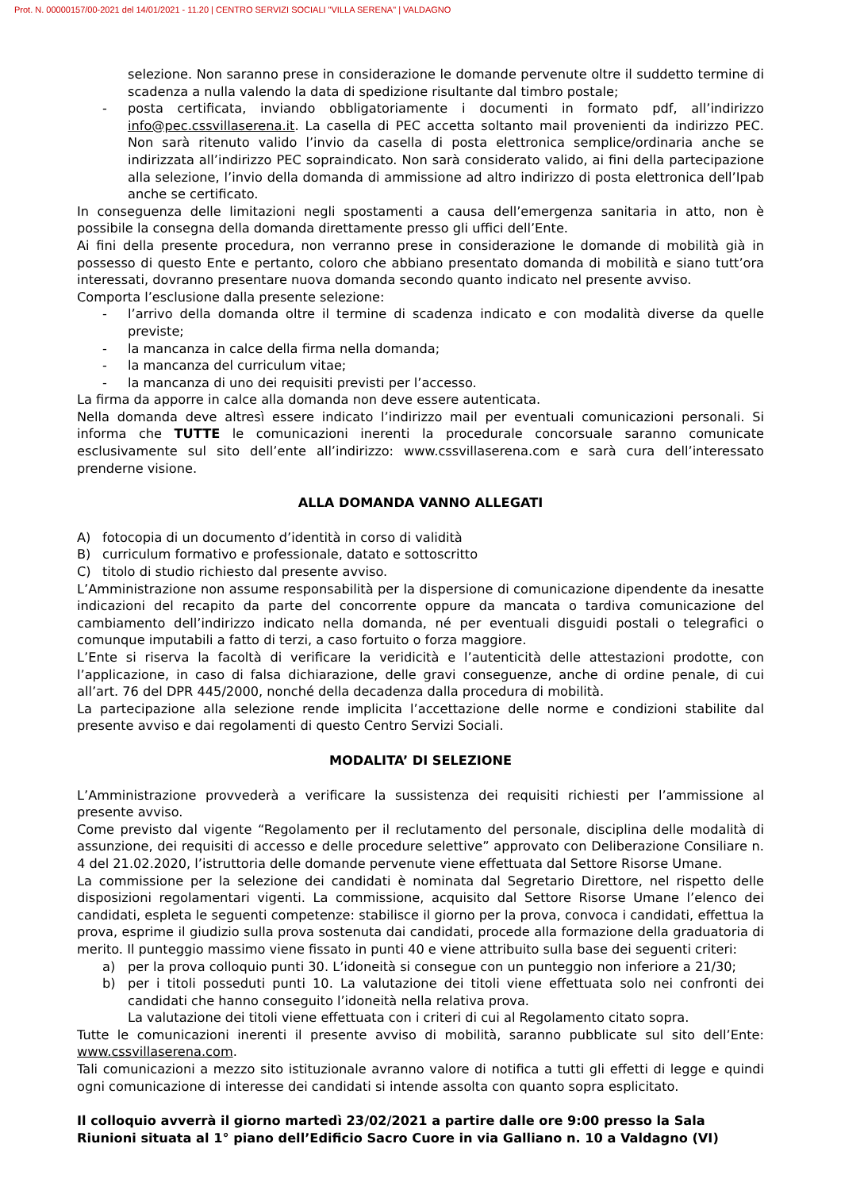Prot. N. 00000157/00-2021 del 14/01/2021 - 11.20 | CENTRO SERVIZI SOCIALI "VILLA SERENA" | VALDAGNO
selezione. Non saranno prese in considerazione le domande pervenute oltre il suddetto termine di scadenza a nulla valendo la data di spedizione risultante dal timbro postale;
- posta certificata, inviando obbligatoriamente i documenti in formato pdf, all’indirizzo info@pec.cssvillaserena.it. La casella di PEC accetta soltanto mail provenienti da indirizzo PEC. Non sarà ritenuto valido l’invio da casella di posta elettronica semplice/ordinaria anche se indirizzata all’indirizzo PEC sopraindicato. Non sarà considerato valido, ai fini della partecipazione alla selezione, l’invio della domanda di ammissione ad altro indirizzo di posta elettronica dell’Ipab anche se certificato.
In conseguenza delle limitazioni negli spostamenti a causa dell’emergenza sanitaria in atto, non è possibile la consegna della domanda direttamente presso gli uffici dell’Ente.
Ai fini della presente procedura, non verranno prese in considerazione le domande di mobilità già in possesso di questo Ente e pertanto, coloro che abbiano presentato domanda di mobilità e siano tutt’ora interessati, dovranno presentare nuova domanda secondo quanto indicato nel presente avviso.
Comporta l’esclusione dalla presente selezione:
- l’arrivo della domanda oltre il termine di scadenza indicato e con modalità diverse da quelle previste;
- la mancanza in calce della firma nella domanda;
- la mancanza del curriculum vitae;
- la mancanza di uno dei requisiti previsti per l’accesso.
La firma da apporre in calce alla domanda non deve essere autenticata.
Nella domanda deve altresì essere indicato l’indirizzo mail per eventuali comunicazioni personali. Si informa che TUTTE le comunicazioni inerenti la procedurale concorsuale saranno comunicate esclusivamente sul sito dell’ente all’indirizzo: www.cssvillaserena.com e sarà cura dell’interessato prenderne visione.
ALLA DOMANDA VANNO ALLEGATI
A) fotocopia di un documento d’identità in corso di validità
B) curriculum formativo e professionale, datato e sottoscritto
C) titolo di studio richiesto dal presente avviso.
L’Amministrazione non assume responsabilità per la dispersione di comunicazione dipendente da inesatte indicazioni del recapito da parte del concorrente oppure da mancata o tardiva comunicazione del cambiamento dell’indirizzo indicato nella domanda, né per eventuali disguidi postali o telegrafici o comunque imputabili a fatto di terzi, a caso fortuito o forza maggiore.
L’Ente si riserva la facoltà di verificare la veridicità e l’autenticità delle attestazioni prodotte, con l’applicazione, in caso di falsa dichiarazione, delle gravi conseguenze, anche di ordine penale, di cui all’art. 76 del DPR 445/2000, nonché della decadenza dalla procedura di mobilità.
La partecipazione alla selezione rende implicita l’accettazione delle norme e condizioni stabilite dal presente avviso e dai regolamenti di questo Centro Servizi Sociali.
MODALITA’ DI SELEZIONE
L’Amministrazione provvederà a verificare la sussistenza dei requisiti richiesti per l’ammissione al presente avviso.
Come previsto dal vigente “Regolamento per il reclutamento del personale, disciplina delle modalità di assunzione, dei requisiti di accesso e delle procedure selettive” approvato con Deliberazione Consiliare n. 4 del 21.02.2020, l’istruttoria delle domande pervenute viene effettuata dal Settore Risorse Umane.
La commissione per la selezione dei candidati è nominata dal Segretario Direttore, nel rispetto delle disposizioni regolamentari vigenti. La commissione, acquisito dal Settore Risorse Umane l’elenco dei candidati, espleta le seguenti competenze: stabilisce il giorno per la prova, convoca i candidati, effettua la prova, esprime il giudizio sulla prova sostenuta dai candidati, procede alla formazione della graduatoria di merito. Il punteggio massimo viene fissato in punti 40 e viene attribuito sulla base dei seguenti criteri:
a) per la prova colloquio punti 30. L’idoneità si consegue con un punteggio non inferiore a 21/30;
b) per i titoli posseduti punti 10. La valutazione dei titoli viene effettuata solo nei confronti dei candidati che hanno conseguito l’idoneità nella relativa prova.
La valutazione dei titoli viene effettuata con i criteri di cui al Regolamento citato sopra.
Tutte le comunicazioni inerenti il presente avviso di mobilità, saranno pubblicate sul sito dell’Ente: www.cssvillaserena.com.
Tali comunicazioni a mezzo sito istituzionale avranno valore di notifica a tutti gli effetti di legge e quindi ogni comunicazione di interesse dei candidati si intende assolta con quanto sopra esplicitato.
Il colloquio avverrà il giorno martedì 23/02/2021 a partire dalle ore 9:00 presso la Sala Riunioni situata al 1° piano dell’Edificio Sacro Cuore in via Galliano n. 10 a Valdagno (VI)